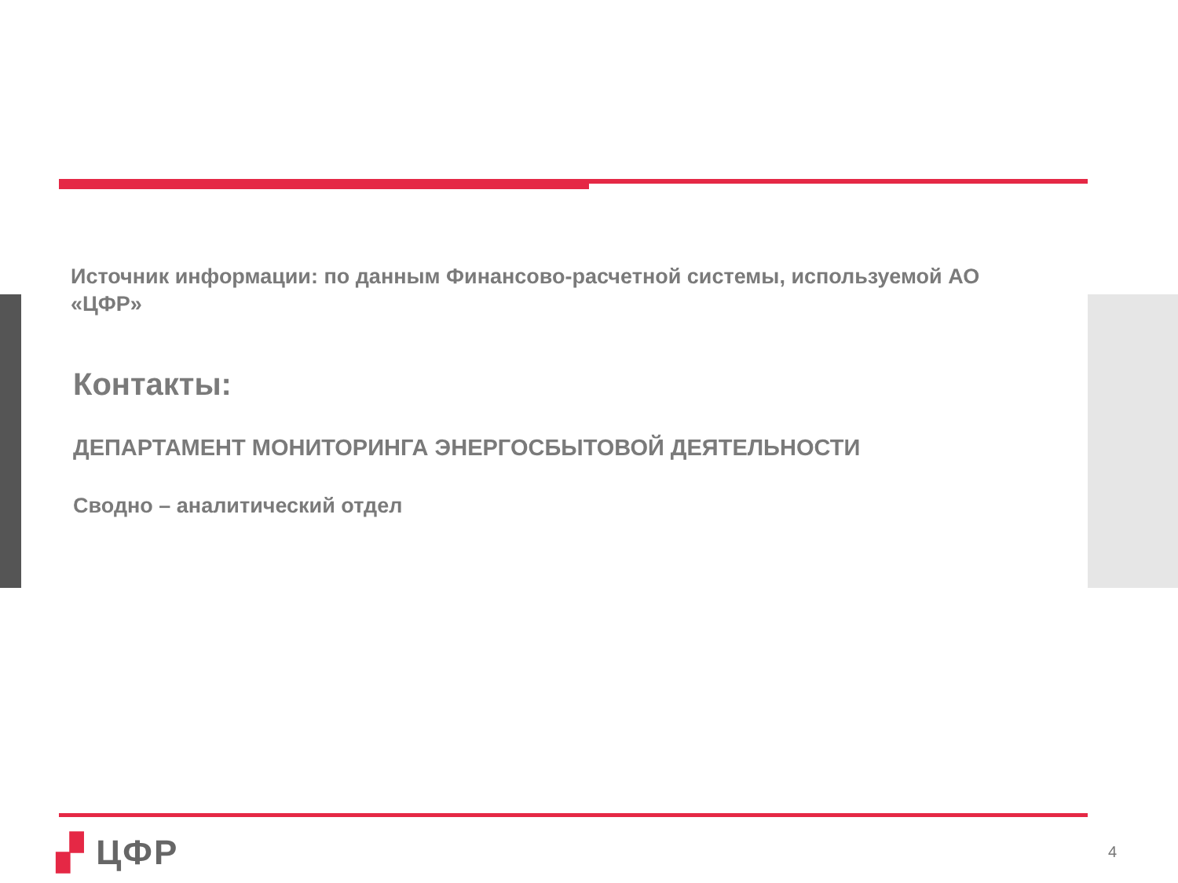Источник информации: по данным Финансово-расчетной системы, используемой АО «ЦФР»
Контакты:
ДЕПАРТАМЕНТ МОНИТОРИНГА ЭНЕРГОСБЫТОВОЙ ДЕЯТЕЛЬНОСТИ
Сводно – аналитический отдел
▞ ЦФР 4